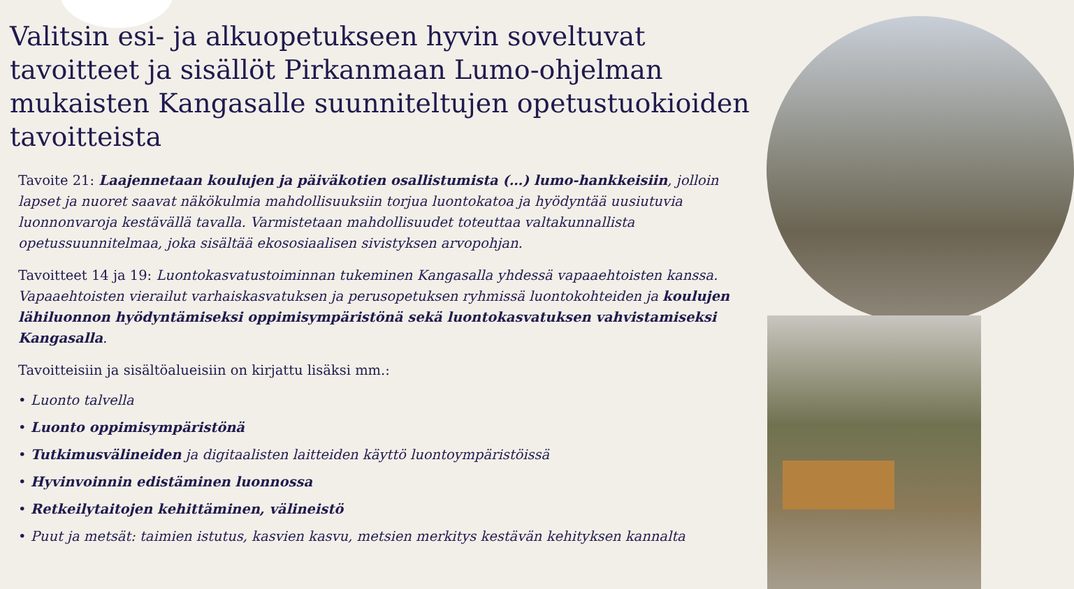Valitsin esi- ja alkuopetukseen hyvin soveltuvat tavoitteet ja sisällöt Pirkanmaan Lumo-ohjelman mukaisten Kangasalle suunniteltujen opetustuokioiden tavoitteista
Tavoite 21: Laajennetaan koulujen ja päiväkotien osallistumista (…) lumo-hankkeisiin, jolloin lapset ja nuoret saavat näkökulmia mahdollisuuksiin torjua luontokatoa ja hyödyntää uusiutuvia luonnonvaroja kestävällä tavalla. Varmistetaan mahdollisuudet toteuttaa valtakunnallista opetussuunnitelmaa, joka sisältää ekososiaalisen sivistyksen arvopohjan.
Tavoitteet 14 ja 19: Luontokasvatustoiminnan tukeminen Kangasalla yhdessä vapaaehtoisten kanssa. Vapaaehtoisten vierailut varhaiskasvatuksen ja perusopetuksen ryhmissä luontokohteiden ja koulujen lähiluonnon hyödyntämiseksi oppimisympäristönä sekä luontokasvatuksen vahvistamiseksi Kangasalla.
Tavoitteisiin ja sisältöalueisiin on kirjattu lisäksi mm.:
• Luonto talvella
• Luonto oppimisympäristönä
• Tutkimusvälineiden ja digitaalisten laitteiden käyttö luontoympäristöissä
• Hyvinvoinnin edistäminen luonnossa
• Retkeilytaitojen kehittäminen, välineistö
• Puut ja metsät: taimien istutus, kasvien kasvu, metsien merkitys kestävän kehityksen kannalta